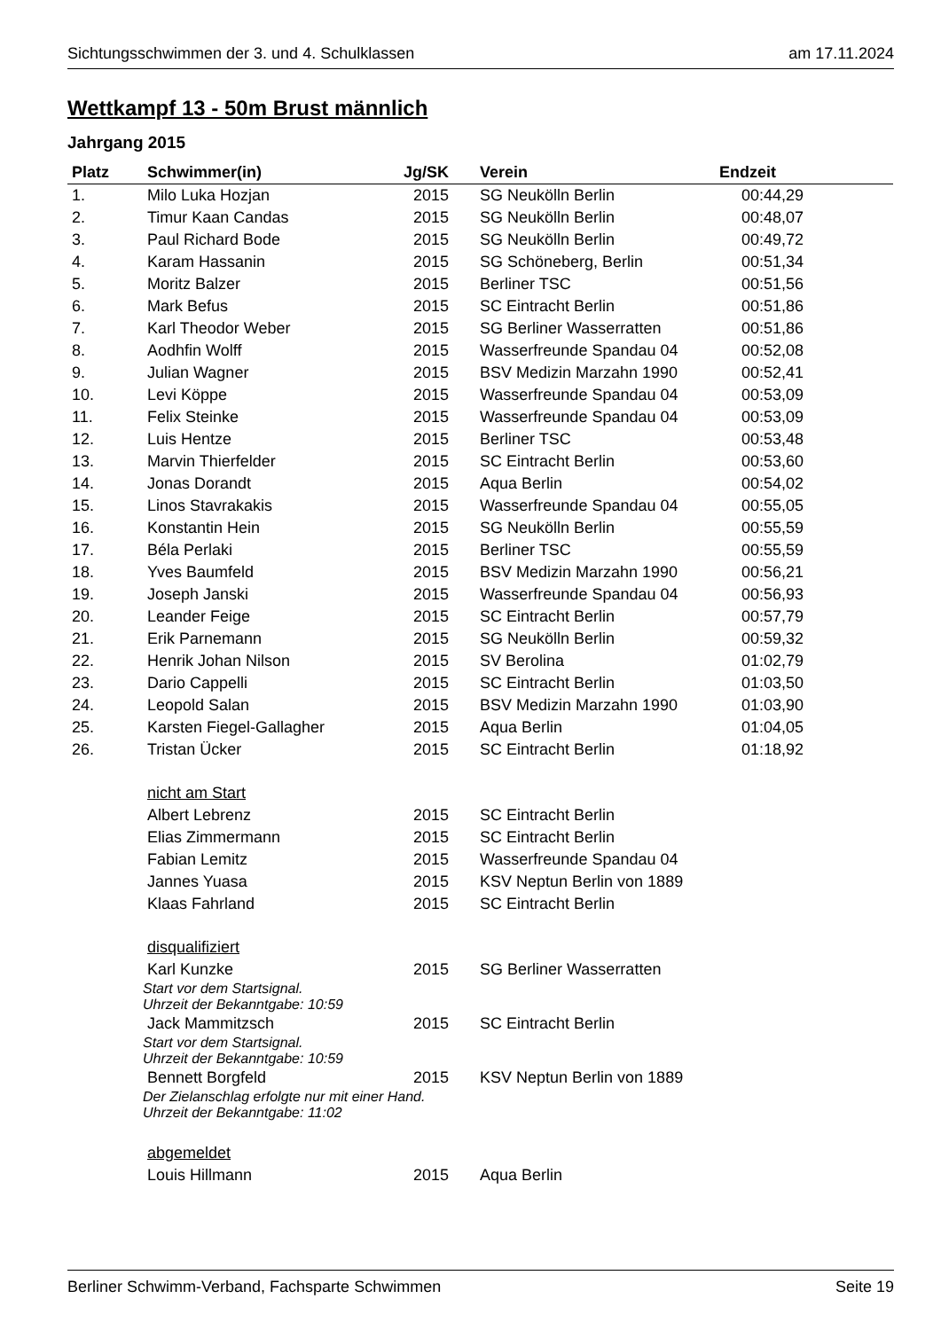Sichtungsschwimmen der 3. und 4. Schulklassen am 17.11.2024
Wettkampf 13 - 50m Brust männlich
Jahrgang 2015
| Platz | Schwimmer(in) | Jg/SK | Verein | Endzeit |
| --- | --- | --- | --- | --- |
| 1. | Milo Luka Hozjan | 2015 | SG Neukölln Berlin | 00:44,29 |
| 2. | Timur Kaan Candas | 2015 | SG Neukölln Berlin | 00:48,07 |
| 3. | Paul Richard Bode | 2015 | SG Neukölln Berlin | 00:49,72 |
| 4. | Karam Hassanin | 2015 | SG Schöneberg, Berlin | 00:51,34 |
| 5. | Moritz Balzer | 2015 | Berliner TSC | 00:51,56 |
| 6. | Mark Befus | 2015 | SC Eintracht Berlin | 00:51,86 |
| 7. | Karl Theodor Weber | 2015 | SG Berliner Wasserratten | 00:51,86 |
| 8. | Aodhfin Wolff | 2015 | Wasserfreunde Spandau 04 | 00:52,08 |
| 9. | Julian Wagner | 2015 | BSV Medizin Marzahn 1990 | 00:52,41 |
| 10. | Levi Köppe | 2015 | Wasserfreunde Spandau 04 | 00:53,09 |
| 11. | Felix Steinke | 2015 | Wasserfreunde Spandau 04 | 00:53,09 |
| 12. | Luis Hentze | 2015 | Berliner TSC | 00:53,48 |
| 13. | Marvin Thierfelder | 2015 | SC Eintracht Berlin | 00:53,60 |
| 14. | Jonas Dorandt | 2015 | Aqua Berlin | 00:54,02 |
| 15. | Linos Stavrakakis | 2015 | Wasserfreunde Spandau 04 | 00:55,05 |
| 16. | Konstantin Hein | 2015 | SG Neukölln Berlin | 00:55,59 |
| 17. | Béla Perlaki | 2015 | Berliner TSC | 00:55,59 |
| 18. | Yves Baumfeld | 2015 | BSV Medizin Marzahn 1990 | 00:56,21 |
| 19. | Joseph Janski | 2015 | Wasserfreunde Spandau 04 | 00:56,93 |
| 20. | Leander Feige | 2015 | SC Eintracht Berlin | 00:57,79 |
| 21. | Erik Parnemann | 2015 | SG Neukölln Berlin | 00:59,32 |
| 22. | Henrik Johan Nilson | 2015 | SV Berolina | 01:02,79 |
| 23. | Dario Cappelli | 2015 | SC Eintracht Berlin | 01:03,50 |
| 24. | Leopold Salan | 2015 | BSV Medizin Marzahn 1990 | 01:03,90 |
| 25. | Karsten Fiegel-Gallagher | 2015 | Aqua Berlin | 01:04,05 |
| 26. | Tristan Ücker | 2015 | SC Eintracht Berlin | 01:18,92 |
| | nicht am Start | | | |
| | Albert Lebrenz | 2015 | SC Eintracht Berlin | |
| | Elias Zimmermann | 2015 | SC Eintracht Berlin | |
| | Fabian Lemitz | 2015 | Wasserfreunde Spandau 04 | |
| | Jannes Yuasa | 2015 | KSV Neptun Berlin von 1889 | |
| | Klaas Fahrland | 2015 | SC Eintracht Berlin | |
| | disqualifiziert | | | |
| | Karl Kunzke | 2015 | SG Berliner Wasserratten | |
| | Start vor dem Startsignal. Uhrzeit der Bekanntgabe: 10:59 | | | |
| | Jack Mammitzsch | 2015 | SC Eintracht Berlin | |
| | Start vor dem Startsignal. Uhrzeit der Bekanntgabe: 10:59 | | | |
| | Bennett Borgfeld | 2015 | KSV Neptun Berlin von 1889 | |
| | Der Zielanschlag erfolgte nur mit einer Hand. Uhrzeit der Bekanntgabe: 11:02 | | | |
| | abgemeldet | | | |
| | Louis Hillmann | 2015 | Aqua Berlin | |
Berliner Schwimm-Verband, Fachsparte Schwimmen Seite 19